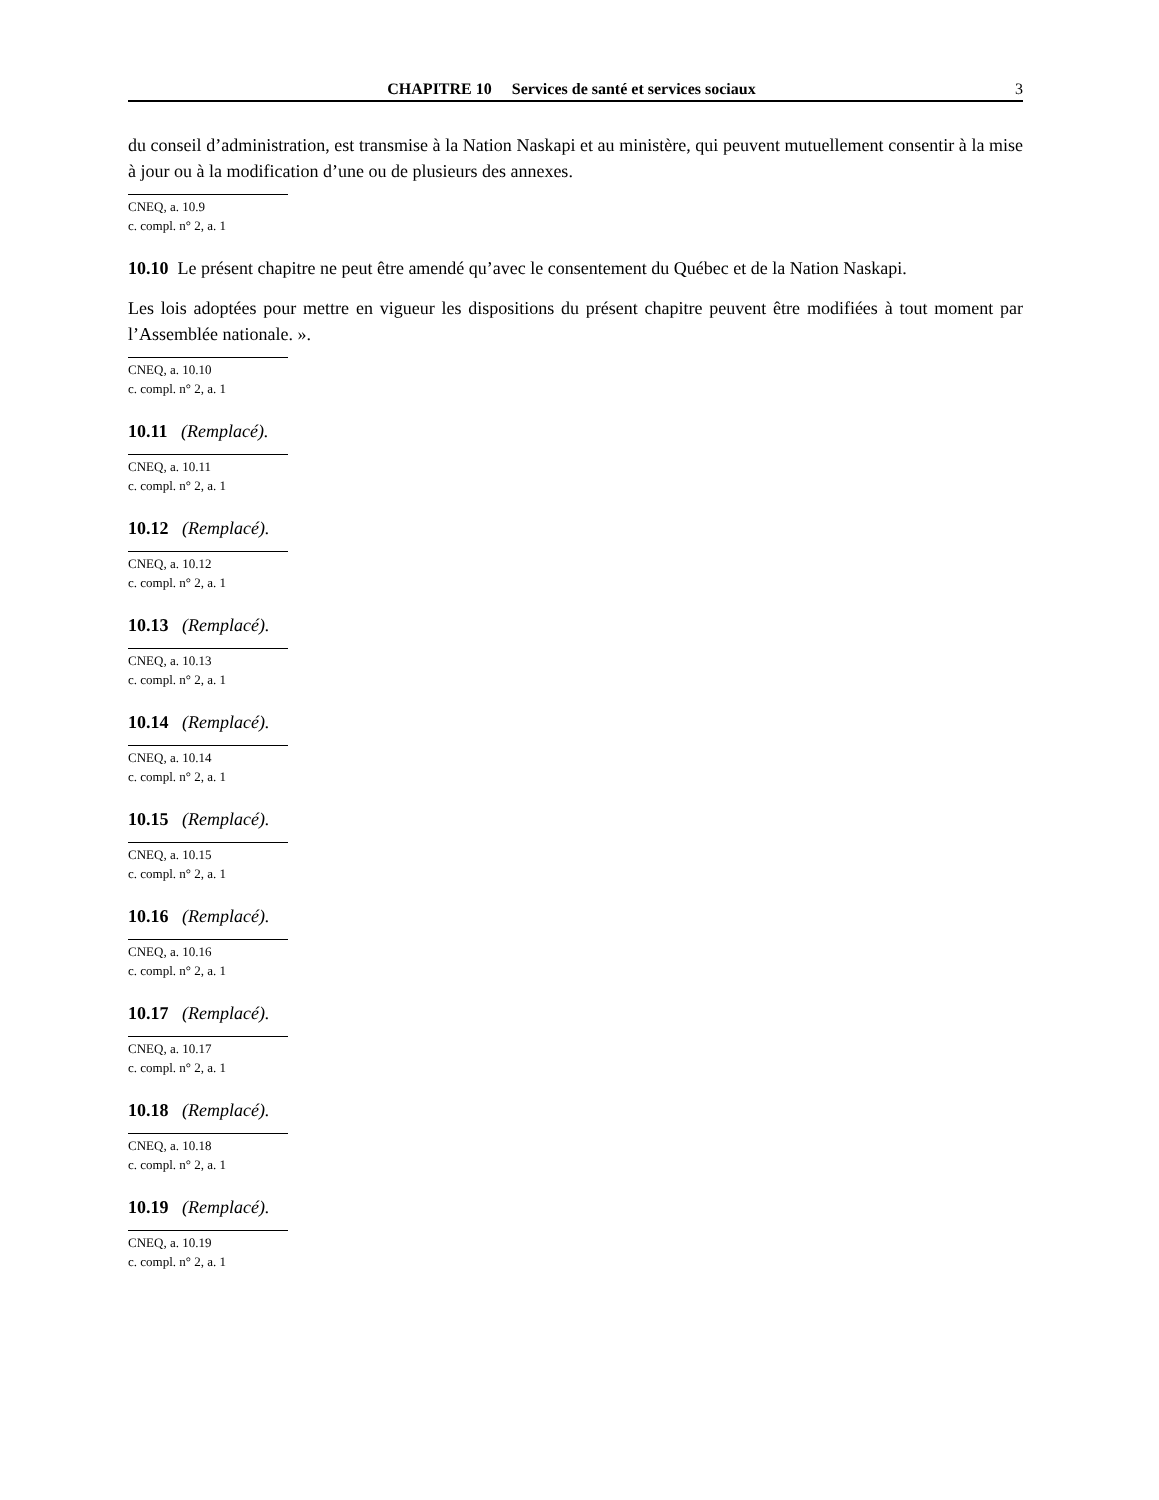CHAPITRE 10 Services de santé et services sociaux 3
du conseil d’administration, est transmise à la Nation Naskapi et au ministère, qui peuvent mutuellement consentir à la mise à jour ou à la modification d’une ou de plusieurs des annexes.
CNEQ, a. 10.9
c. compl. n° 2, a. 1
10.10 Le présent chapitre ne peut être amendé qu’avec le consentement du Québec et de la Nation Naskapi.
Les lois adoptées pour mettre en vigueur les dispositions du présent chapitre peuvent être modifiées à tout moment par l’Assemblée nationale. ».
CNEQ, a. 10.10
c. compl. n° 2, a. 1
10.11 (Remplacé).
CNEQ, a. 10.11
c. compl. n° 2, a. 1
10.12 (Remplacé).
CNEQ, a. 10.12
c. compl. n° 2, a. 1
10.13 (Remplacé).
CNEQ, a. 10.13
c. compl. n° 2, a. 1
10.14 (Remplacé).
CNEQ, a. 10.14
c. compl. n° 2, a. 1
10.15 (Remplacé).
CNEQ, a. 10.15
c. compl. n° 2, a. 1
10.16 (Remplacé).
CNEQ, a. 10.16
c. compl. n° 2, a. 1
10.17 (Remplacé).
CNEQ, a. 10.17
c. compl. n° 2, a. 1
10.18 (Remplacé).
CNEQ, a. 10.18
c. compl. n° 2, a. 1
10.19 (Remplacé).
CNEQ, a. 10.19
c. compl. n° 2, a. 1